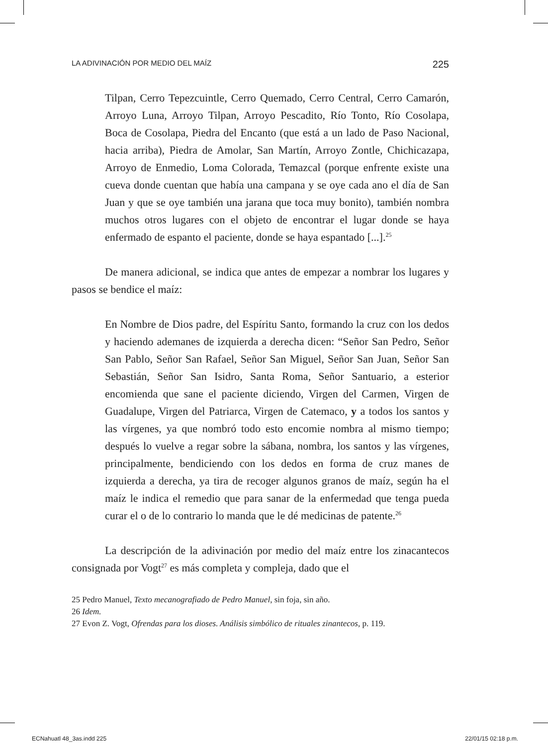LA ADIVINACIÓN POR MEDIO DEL MAÍZ 225
Tilpan, Cerro Tepezcuintle, Cerro Quemado, Cerro Central, Cerro Camarón, Arroyo Luna, Arroyo Tilpan, Arroyo Pescadito, Río Tonto, Río Cosolapa, Boca de Cosolapa, Piedra del Encanto (que está a un lado de Paso Nacional, hacia arriba), Piedra de Amolar, San Martín, Arroyo Zontle, Chichicazapa, Arroyo de Enmedio, Loma Colorada, Temazcal (porque enfrente existe una cueva donde cuentan que había una campana y se oye cada ano el día de San Juan y que se oye también una jarana que toca muy bonito), también nombra muchos otros lugares con el objeto de encontrar el lugar donde se haya enfermado de espanto el paciente, donde se haya espantado [...].<sup>25</sup>
De manera adicional, se indica que antes de empezar a nombrar los lugares y pasos se bendice el maíz:
En Nombre de Dios padre, del Espíritu Santo, formando la cruz con los dedos y haciendo ademanes de izquierda a derecha dicen: “Señor San Pedro, Señor San Pablo, Señor San Rafael, Señor San Miguel, Señor San Juan, Señor San Sebastián, Señor San Isidro, Santa Roma, Señor Santuario, a esterior encomienda que sane el paciente diciendo, Virgen del Carmen, Virgen de Guadalupe, Virgen del Patriarca, Virgen de Catemaco, y a todos los santos y las vírgenes, ya que nombró todo esto encomie nombra al mismo tiempo; después lo vuelve a regar sobre la sábana, nombra, los santos y las vírgenes, principalmente, bendiciendo con los dedos en forma de cruz manes de izquierda a derecha, ya tira de recoger algunos granos de maíz, según ha el maíz le indica el remedio que para sanar de la enfermedad que tenga pueda curar el o de lo contrario lo manda que le dé medicinas de patente.<sup>26</sup>
La descripción de la adivinación por medio del maíz entre los zinacantecos consignada por Vogt<sup>27</sup> es más completa y compleja, dado que el
25 Pedro Manuel, Texto mecanografiado de Pedro Manuel, sin foja, sin año.
26 Idem.
27 Evon Z. Vogt, Ofrendas para los dioses. Análisis simbólico de rituales zinantecos, p. 119.
ECNahuatl 48_3as.indd 225 22/01/15 02:18 p.m.